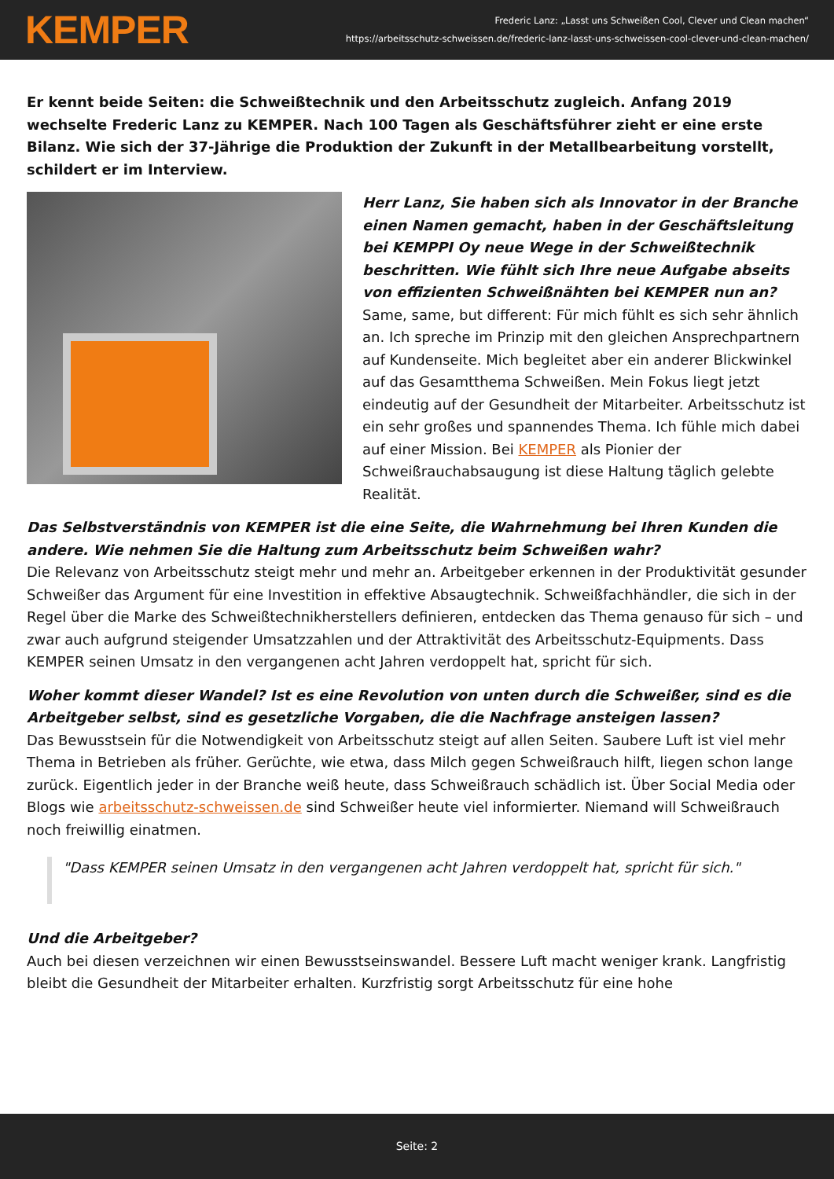KEMPER
Frederic Lanz: „Lasst uns Schweißen Cool, Clever und Clean machen“
https://arbeitsschutz-schweissen.de/frederic-lanz-lasst-uns-schweissen-cool-clever-und-clean-machen/
Er kennt beide Seiten: die Schweißtechnik und den Arbeitsschutz zugleich. Anfang 2019 wechselte Frederic Lanz zu KEMPER. Nach 100 Tagen als Geschäftsführer zieht er eine erste Bilanz. Wie sich der 37-Jährige die Produktion der Zukunft in der Metallbearbeitung vorstellt, schildert er im Interview.
Herr Lanz, Sie haben sich als Innovator in der Branche einen Namen gemacht, haben in der Geschäftsleitung bei KEMPPI Oy neue Wege in der Schweißtechnik beschritten. Wie fühlt sich Ihre neue Aufgabe abseits von effizienten Schweißnähten bei KEMPER nun an?
Same, same, but different: Für mich fühlt es sich sehr ähnlich an. Ich spreche im Prinzip mit den gleichen Ansprechpartnern auf Kundenseite. Mich begleitet aber ein anderer Blickwinkel auf das Gesamtthema Schweißen. Mein Fokus liegt jetzt eindeutig auf der Gesundheit der Mitarbeiter. Arbeitsschutz ist ein sehr großes und spannendes Thema. Ich fühle mich dabei auf einer Mission. Bei KEMPER als Pionier der Schweißrauchabsaugung ist diese Haltung täglich gelebte Realität.
Das Selbstverständnis von KEMPER ist die eine Seite, die Wahrnehmung bei Ihren Kunden die andere. Wie nehmen Sie die Haltung zum Arbeitsschutz beim Schweißen wahr?
Die Relevanz von Arbeitsschutz steigt mehr und mehr an. Arbeitgeber erkennen in der Produktivität gesunder Schweißer das Argument für eine Investition in effektive Absaugtechnik. Schweißfachhändler, die sich in der Regel über die Marke des Schweißtechnikherstellers definieren, entdecken das Thema genauso für sich – und zwar auch aufgrund steigender Umsatzzahlen und der Attraktivität des Arbeitsschutz-Equipments. Dass KEMPER seinen Umsatz in den vergangenen acht Jahren verdoppelt hat, spricht für sich.
Woher kommt dieser Wandel? Ist es eine Revolution von unten durch die Schweißer, sind es die Arbeitgeber selbst, sind es gesetzliche Vorgaben, die die Nachfrage ansteigen lassen?
Das Bewusstsein für die Notwendigkeit von Arbeitsschutz steigt auf allen Seiten. Saubere Luft ist viel mehr Thema in Betrieben als früher. Gerüchte, wie etwa, dass Milch gegen Schweißrauch hilft, liegen schon lange zurück. Eigentlich jeder in der Branche weiß heute, dass Schweißrauch schädlich ist. Über Social Media oder Blogs wie arbeitsschutz-schweissen.de sind Schweißer heute viel informierter. Niemand will Schweißrauch noch freiwillig einatmen.
"Dass KEMPER seinen Umsatz in den vergangenen acht Jahren verdoppelt hat, spricht für sich."
Und die Arbeitgeber?
Auch bei diesen verzeichnen wir einen Bewusstseinswandel. Bessere Luft macht weniger krank. Langfristig bleibt die Gesundheit der Mitarbeiter erhalten. Kurzfristig sorgt Arbeitsschutz für eine hohe
Seite: 2